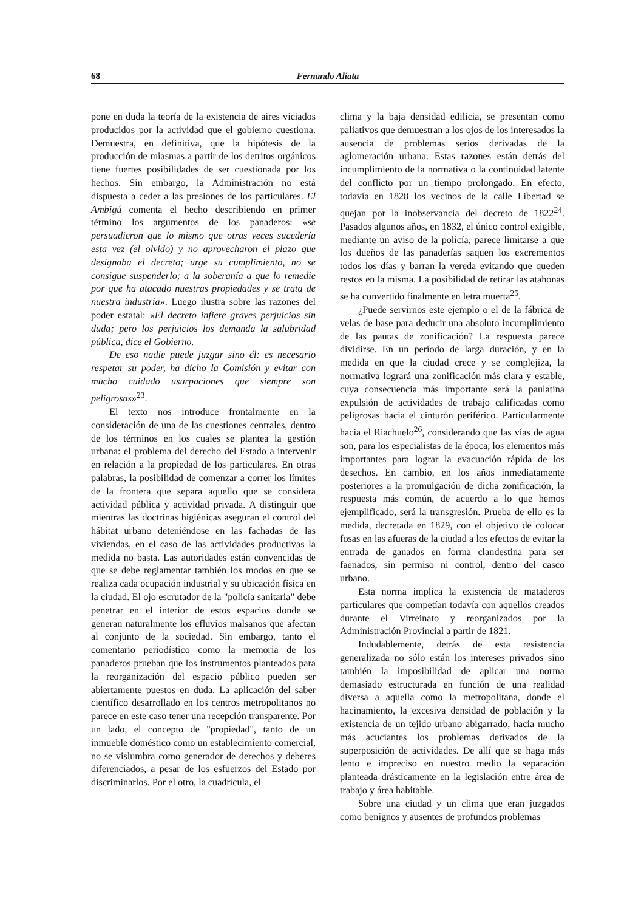68 Fernando Aliata
pone en duda la teoría de la existencia de aires viciados producidos por la actividad que el gobierno cuestiona. Demuestra, en definitiva, que la hipótesis de la producción de miasmas a partir de los detritos orgánicos tiene fuertes posibilidades de ser cuestionada por los hechos. Sin embargo, la Administración no está dispuesta a ceder a las presiones de los particulares. El Ambigú comenta el hecho describiendo en primer término los argumentos de los panaderos: «se persuadieron que lo mismo que otras veces sucedería esta vez (el olvido) y no aprovecharon el plazo que designaba el decreto; urge su cumplimiento, no se consigue suspenderlo; a la soberanía a que lo remedie por que ha atacado nuestras propiedades y se trata de nuestra industria». Luego ilustra sobre las razones del poder estatal: «El decreto infiere graves perjuicios sin duda; pero los perjuicios los demanda la salubridad pública, dice el Gobierno.
De eso nadie puede juzgar sino él: es necesario respetar su poder, ha dicho la Comisión y evitar con mucho cuidado usurpaciones que siempre son peligrosas»<sup>23</sup>.
El texto nos introduce frontalmente en la consideración de una de las cuestiones centrales, dentro de los términos en los cuales se plantea la gestión urbana: el problema del derecho del Estado a intervenir en relación a la propiedad de los particulares. En otras palabras, la posibilidad de comenzar a correr los límites de la frontera que separa aquello que se considera actividad pública y actividad privada. A distinguir que mientras las doctrinas higiénicas aseguran el control del hábitat urbano deteniéndose en las fachadas de las viviendas, en el caso de las actividades productivas la medida no basta. Las autoridades están convencidas de que se debe reglamentar también los modos en que se realiza cada ocupación industrial y su ubicación física en la ciudad. El ojo escrutador de la "policía sanitaria" debe penetrar en el interior de estos espacios donde se generan naturalmente los efluvios malsanos que afectan al conjunto de la sociedad. Sin embargo, tanto el comentario periodístico como la memoria de los panaderos prueban que los instrumentos planteados para la reorganización del espacio público pueden ser abiertamente puestos en duda. La aplicación del saber científico desarrollado en los centros metropolitanos no parece en este caso tener una recepción transparente. Por un lado, el concepto de "propiedad", tanto de un inmueble doméstico como un establecimiento comercial, no se vislumbra como generador de derechos y deberes diferenciados, a pesar de los esfuerzos del Estado por discriminarlos. Por el otro, la cuadrícula, el
clima y la baja densidad edilicia, se presentan como paliativos que demuestran a los ojos de los interesados la ausencia de problemas serios derivadas de la aglomeración urbana. Estas razones están detrás del incumplimiento de la normativa o la continuidad latente del conflicto por un tiempo prolongado. En efecto, todavía en 1828 los vecinos de la calle Libertad se quejan por la inobservancia del decreto de 1822<sup>24</sup>. Pasados algunos años, en 1832, el único control exigible, mediante un aviso de la policía, parece limitarse a que los dueños de las panaderías saquen los excrementos todos los días y barran la vereda evitando que queden restos en la misma. La posibilidad de retirar las atahonas se ha convertido finalmente en letra muerta<sup>25</sup>.
¿Puede servirnos este ejemplo o el de la fábrica de velas de base para deducir una absoluto incumplimiento de las pautas de zonificación? La respuesta parece dividirse. En un período de larga duración, y en la medida en que la ciudad crece y se complejiza, la normativa logrará una zonificación más clara y estable, cuya consecuencia más importante será la paulatina expulsión de actividades de trabajo calificadas como peligrosas hacia el cinturón periférico. Particularmente hacia el Riachuelo<sup>26</sup>, considerando que las vías de agua son, para los especialistas de la época, los elementos más importantes para lograr la evacuación rápida de los desechos. En cambio, en los años inmediatamente posteriores a la promulgación de dicha zonificación, la respuesta más común, de acuerdo a lo que hemos ejemplificado, será la transgresión. Prueba de ello es la medida, decretada en 1829, con el objetivo de colocar fosas en las afueras de la ciudad a los efectos de evitar la entrada de ganados en forma clandestina para ser faenados, sin permiso ni control, dentro del casco urbano.
Esta norma implica la existencia de mataderos particulares que competían todavía con aquellos creados durante el Virreinato y reorganizados por la Administración Provincial a partir de 1821.
Indudablemente, detrás de esta resistencia generalizada no sólo están los intereses privados sino también la imposibilidad de aplicar una norma demasiado estructurada en función de una realidad diversa a aquella como la metropolitana, donde el hacinamiento, la excesiva densidad de población y la existencia de un tejido urbano abigarrado, hacia mucho más acuciantes los problemas derivados de la superposición de actividades. De allí que se haga más lento e impreciso en nuestro medio la separación planteada drásticamente en la legislación entre área de trabajo y área habitable.
Sobre una ciudad y un clima que eran juzgados como benignos y ausentes de profundos problemas